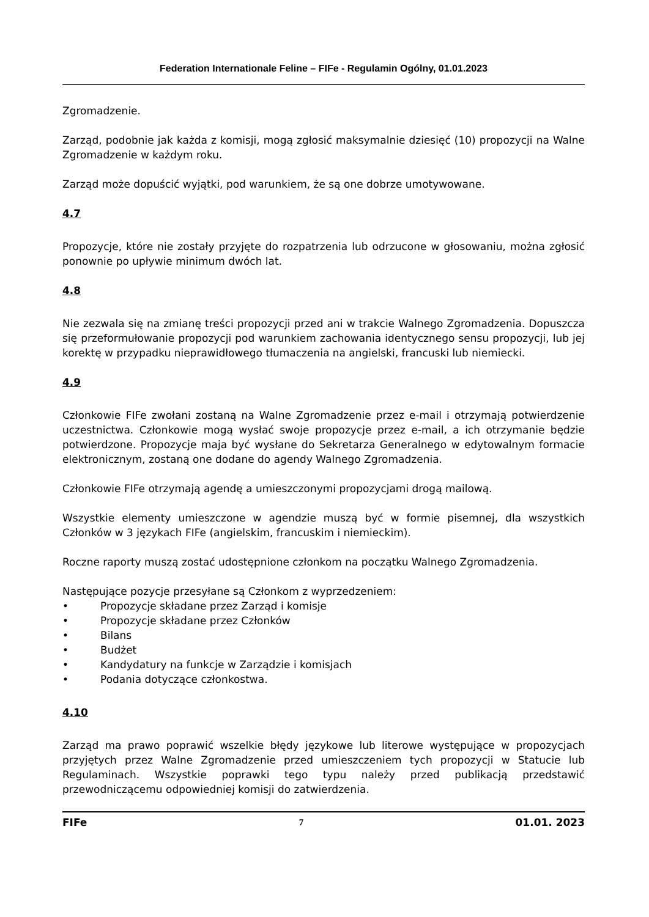Federation Internationale Feline – FIFe - Regulamin Ogólny, 01.01.2023
Zgromadzenie.
Zarząd, podobnie jak każda z komisji, mogą zgłosić maksymalnie dziesięć (10) propozycji na Walne Zgromadzenie w każdym roku.
Zarząd może dopuścić wyjątki, pod warunkiem, że są one dobrze umotywowane.
4.7
Propozycje, które nie zostały przyjęte do rozpatrzenia lub odrzucone w głosowaniu, można zgłosić ponownie po upływie minimum dwóch lat.
4.8
Nie zezwala się na zmianę treści propozycji przed ani w trakcie Walnego Zgromadzenia. Dopuszcza się przeformułowanie propozycji pod warunkiem zachowania identycznego sensu propozycji, lub jej korektę w przypadku nieprawidłowego tłumaczenia na angielski, francuski lub niemiecki.
4.9
Członkowie FIFe zwołani zostaną na Walne Zgromadzenie przez e-mail i otrzymają potwierdzenie uczestnictwa. Członkowie mogą wysłać swoje propozycje przez e-mail, a ich otrzymanie będzie potwierdzone. Propozycje maja być wysłane do Sekretarza Generalnego w edytowalnym formacie elektronicznym, zostaną one dodane do agendy Walnego Zgromadzenia.
Członkowie FIFe otrzymają agendę a umieszczonymi propozycjami drogą mailową.
Wszystkie elementy umieszczone w agendzie muszą być w formie pisemnej, dla wszystkich Członków w 3 językach FIFe (angielskim, francuskim i niemieckim).
Roczne raporty muszą zostać udostępnione członkom na początku Walnego Zgromadzenia.
Następujące pozycje przesyłane są Członkom z wyprzedzeniem:
• Propozycje składane przez Zarząd i komisje
• Propozycje składane przez Członków
• Bilans
• Budżet
• Kandydatury na funkcje w Zarządzie i komisjach
• Podania dotyczące członkostwa.
4.10
Zarząd ma prawo poprawić wszelkie błędy językowe lub literowe występujące w propozycjach przyjętych przez Walne Zgromadzenie przed umieszczeniem tych propozycji w Statucie lub Regulaminach. Wszystkie poprawki tego typu należy przed publikacją przedstawić przewodniczącemu odpowiedniej komisji do zatwierdzenia.
FIFe 7 01.01. 2023